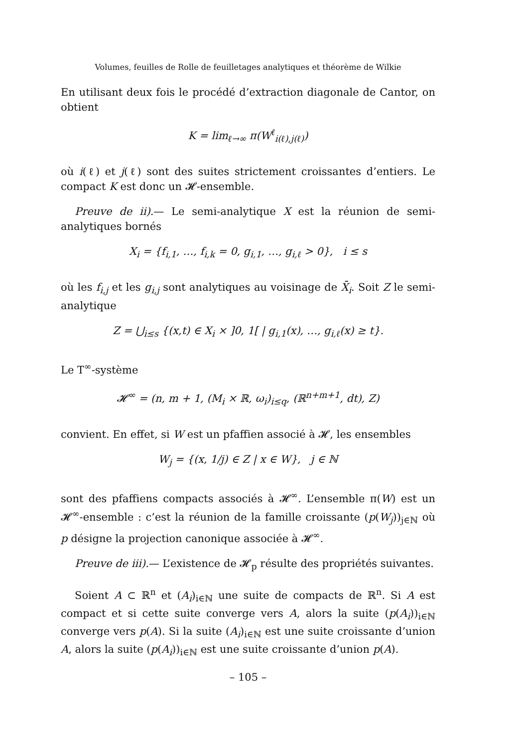Volumes, feuilles de Rolle de feuilletages analytiques et théorème de Wilkie
En utilisant deux fois le procédé d’extraction diagonale de Cantor, on obtient
K = lim<sub>ℓ→∞</sub> π(W<sup>ℓ</sup><sub>i(ℓ),j(ℓ)</sub>)
où i(ℓ) et j(ℓ) sont des suites strictement croissantes d’entiers. Le compact K est donc un 𝓗-ensemble.
Preuve de ii).— Le semi-analytique X est la réunion de semi-analytiques bornés
X<sub>i</sub> = {f<sub>i,1</sub>, …, f<sub>i,k</sub> = 0, g<sub>i,1</sub>, …, g<sub>i,ℓ</sub> > 0}, i ≤ s
où les f<sub>i,j</sub> et les g<sub>i,j</sub> sont analytiques au voisinage de X̄<sub>i</sub>. Soit Z le semi-analytique
Z = ⋃<sub>i≤s</sub> {(x,t) ∈ X<sub>i</sub> × ]0, 1[ | g<sub>i,1</sub>(x), …, g<sub>i,ℓ</sub>(x) ≥ t}.
Le T<sup>∞</sup>-système
𝓗<sup>∞</sup> = (n, m + 1, (M<sub>i</sub> × ℝ, ω<sub>i</sub>)<sub>i≤q</sub>, (ℝ<sup>n+m+1</sup>, dt), Z)
convient. En effet, si W est un pfaffien associé à 𝓗, les ensembles
W<sub>j</sub> = {(x, 1/j) ∈ Z | x ∈ W}, j ∈ ℕ
sont des pfaffiens compacts associés à 𝓗<sup>∞</sup>. L’ensemble π(W) est un 𝓗<sup>∞</sup>-ensemble : c’est la réunion de la famille croissante (p(W<sub>j</sub>))<sub>j∈ℕ</sub> où p désigne la projection canonique associée à 𝓗<sup>∞</sup>.
Preuve de iii).— L’existence de 𝓗<sub>p</sub> résulte des propriétés suivantes.
Soient A ⊂ ℝ<sup>n</sup> et (A<sub>i</sub>)<sub>i∈ℕ</sub> une suite de compacts de ℝ<sup>n</sup>. Si A est compact et si cette suite converge vers A, alors la suite (p(A<sub>i</sub>))<sub>i∈ℕ</sub> converge vers p(A). Si la suite (A<sub>i</sub>)<sub>i∈ℕ</sub> est une suite croissante d’union A, alors la suite (p(A<sub>i</sub>))<sub>i∈ℕ</sub> est une suite croissante d’union p(A).
– 105 –